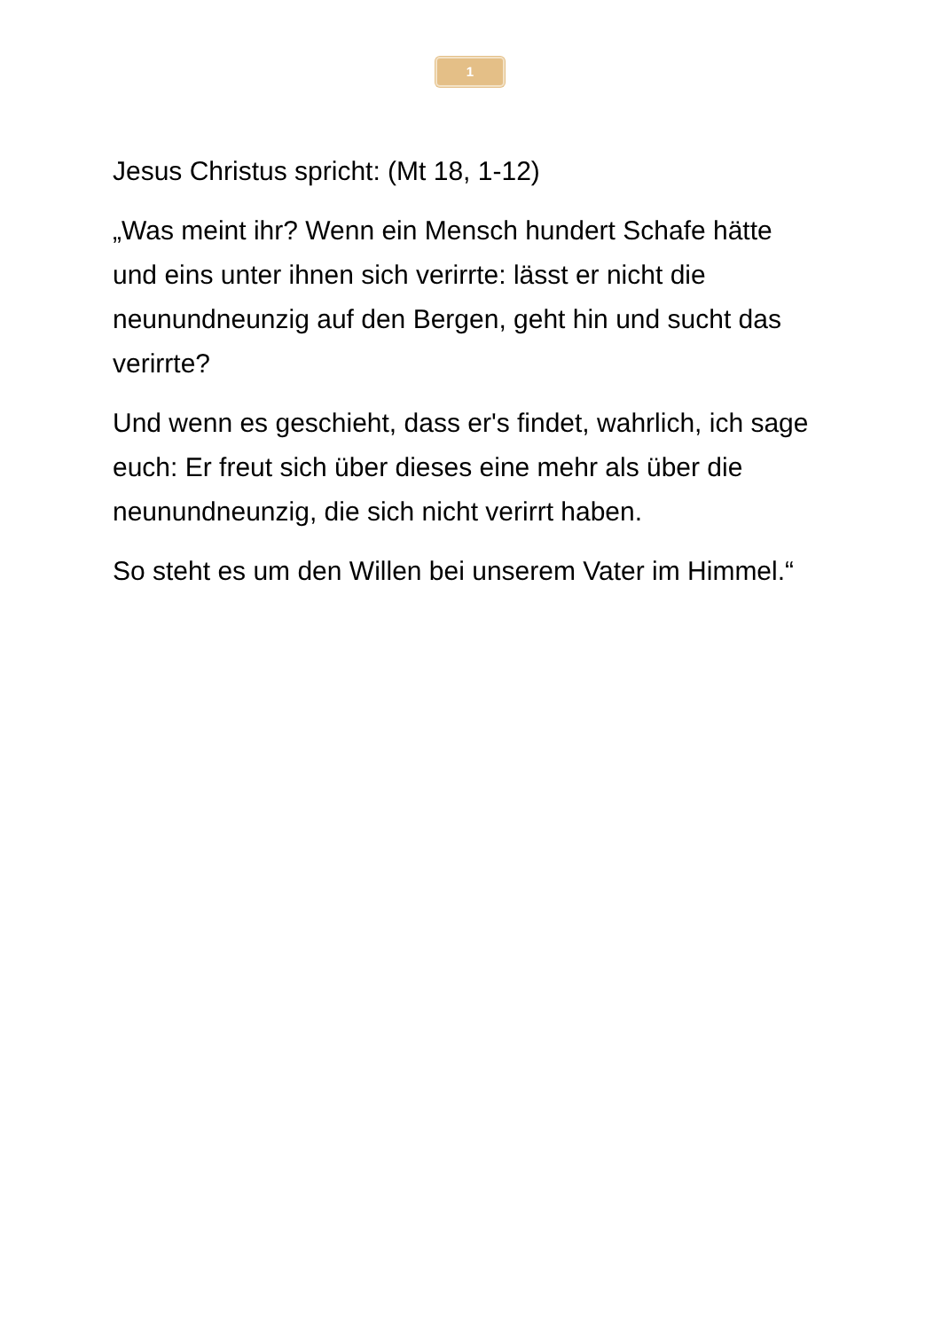1
Jesus Christus spricht: (Mt 18, 1-12)
„Was meint ihr? Wenn ein Mensch hundert Schafe hätte und eins unter ihnen sich verirrte: lässt er nicht die neunundneunzig auf den Bergen, geht hin und sucht das verirrte?
Und wenn es geschieht, dass er's findet, wahrlich, ich sage euch: Er freut sich über dieses eine mehr als über die neunundneunzig, die sich nicht verirrt haben.
So steht es um den Willen bei unserem Vater im Himmel.“